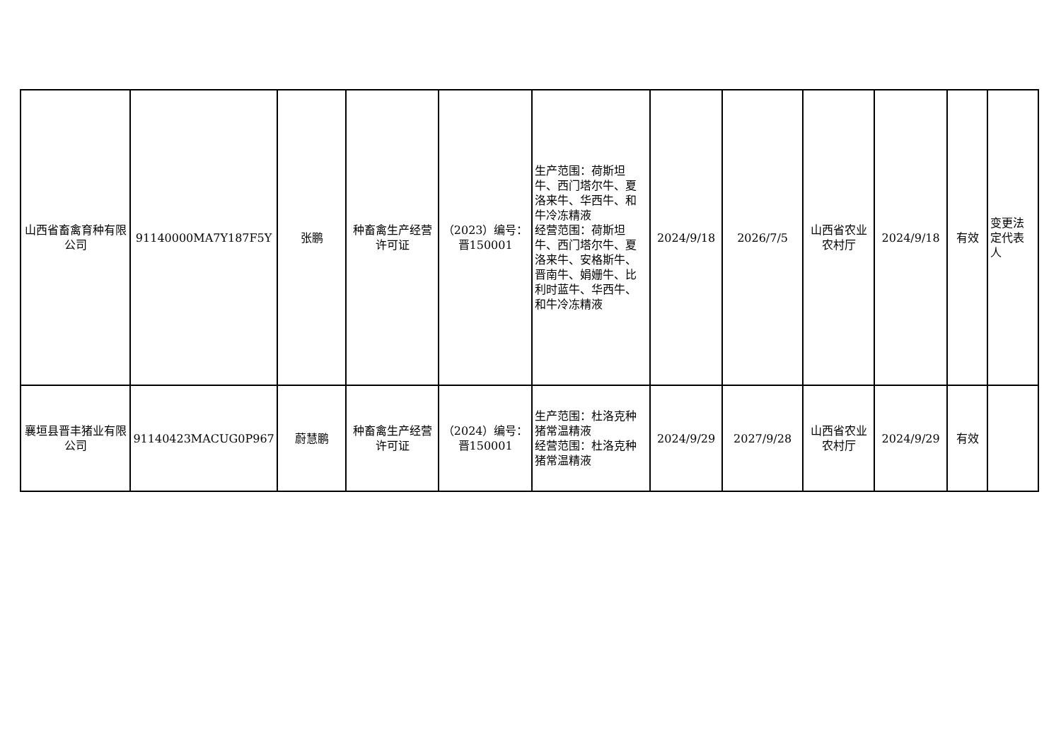| 山西省畜禽育种有限公司 | 91140000MA7Y187F5Y | 张鹏 | 种畜禽生产经营许可证 | （2023）编号：晋150001 | 生产范围：荷斯坦牛、西门塔尔牛、夏洛来牛、华西牛、和牛冷冻精液 经营范围：荷斯坦牛、西门塔尔牛、夏洛来牛、安格斯牛、晋南牛、娟姗牛、比利时蓝牛、华西牛、和牛冷冻精液 | 2024/9/18 | 2026/7/5 | 山西省农业农村厅 | 2024/9/18 | 有效 | 变更法定代表人 |
| 襄垣县晋丰猪业有限公司 | 91140423MACUG0P967 | 蔚慧鹏 | 种畜禽生产经营许可证 | （2024）编号：晋150001 | 生产范围：杜洛克种猪常温精液 经营范围：杜洛克种猪常温精液 | 2024/9/29 | 2027/9/28 | 山西省农业农村厅 | 2024/9/29 | 有效 | |